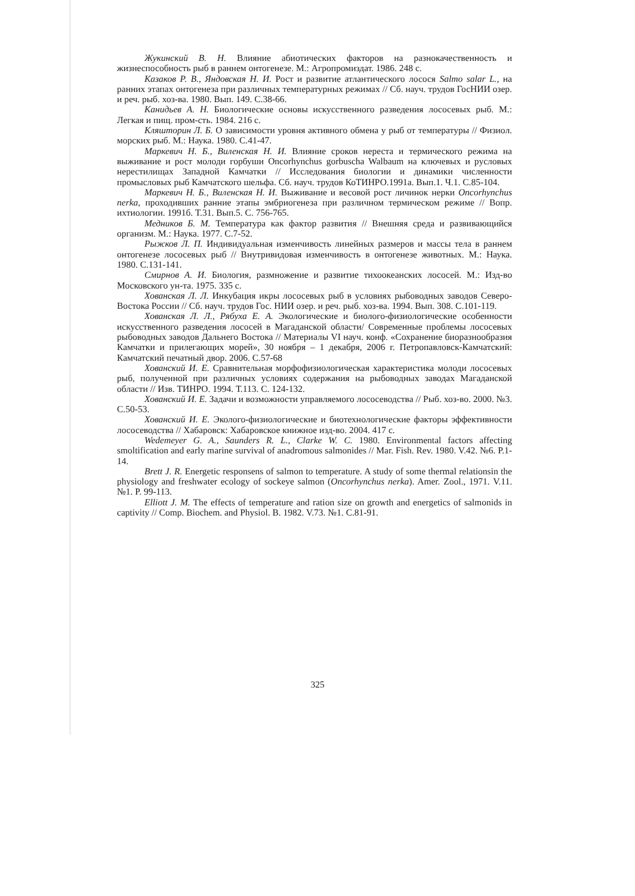Жукинский В. Н. Влияние абиотических факторов на разнокачественность и жизнеспособность рыб в раннем онтогенезе. М.: Агропромиздат. 1986. 248 с.
Казаков Р. В., Яндовская Н. И. Рост и развитие атлантического лосося Salmo salar L., на ранних этапах онтогенеза при различных температурных режимах // Сб. науч. трудов ГосНИИ озер. и реч. рыб. хоз-ва. 1980. Вып. 149. С.38-66.
Канидьев А. Н. Биологические основы искусственного разведения лососевых рыб. М.: Легкая и пищ. пром-сть. 1984. 216 с.
Кляшторин Л. Б. О зависимости уровня активного обмена у рыб от температуры // Физиол. морских рыб. М.: Наука. 1980. С.41-47.
Маркевич Н. Б., Виленская Н. И. Влияние сроков нереста и термического режима на выживание и рост молоди горбуши Oncorhynchus gorbuscha Walbaum на ключевых и русловых нерестилищах Западной Камчатки // Исследования биологии и динамики численности промысловых рыб Камчатского шельфа. Сб. науч. трудов КоТИНРО.1991а. Вып.1. Ч.1. С.85-104.
Маркевич Н. Б., Виленская Н. И. Выживание и весовой рост личинок нерки Oncorhynchus nerka, проходивших ранние этапы эмбриогенеза при различном термическом режиме // Вопр. ихтиологии. 1991б. Т.31. Вып.5. С. 756-765.
Медников Б. М. Температура как фактор развития // Внешняя среда и развивающийся организм. М.: Наука. 1977. С.7-52.
Рыжков Л. П. Индивидуальная изменчивость линейных размеров и массы тела в раннем онтогенезе лососевых рыб // Внутривидовая изменчивость в онтогенезе животных. М.: Наука. 1980. С.131-141.
Смирнов А. И. Биология, размножение и развитие тихоокеанских лососей. М.: Изд-во Московского ун-та. 1975. 335 с.
Хованская Л. Л. Инкубация икры лососевых рыб в условиях рыбоводных заводов Северо-Востока России // Сб. науч. трудов Гос. НИИ озер. и реч. рыб. хоз-ва. 1994. Вып. 308. С.101-119.
Хованская Л. Л., Рябуха Е. А. Экологические и биолого-физиологические особенности искусственного разведения лососей в Магаданской области/ Современные проблемы лососевых рыбоводных заводов Дальнего Востока // Материалы VI науч. конф. «Сохранение биоразнообразия Камчатки и прилегающих морей», 30 ноября – 1 декабря, 2006 г. Петропавловск-Камчатский: Камчатский печатный двор. 2006. С.57-68
Хованский И. Е. Сравнительная морфофизиологическая характеристика молоди лососевых рыб, полученной при различных условиях содержания на рыбоводных заводах Магаданской области // Изв. ТИНРО. 1994. Т.113. С. 124-132.
Хованский И. Е. Задачи и возможности управляемого лососеводства // Рыб. хоз-во. 2000. №3. С.50-53.
Хованский И. Е. Эколого-физиологические и биотехнологические факторы эффективности лососеводства // Хабаровск: Хабаровское книжное изд-во. 2004. 417 с.
Wedemeyer G. A., Saunders R. L., Clarke W. C. 1980. Environmental factors affecting smoltification and early marine survival of anadromous salmonides // Mar. Fish. Rev. 1980. V.42. №6. P.1-14.
Brett J. R. Energetic responsens of salmon to temperature. A study of some thermal relationsin the physiology and freshwater ecology of sockeye salmon (Oncorhynchus nerka). Amer. Zool., 1971. V.11. №1. P. 99-113.
Elliott J. M. The effects of temperature and ration size on growth and energetics of salmonids in captivity // Comp. Biochem. and Physiol. B. 1982. V.73. №1. C.81-91.
325